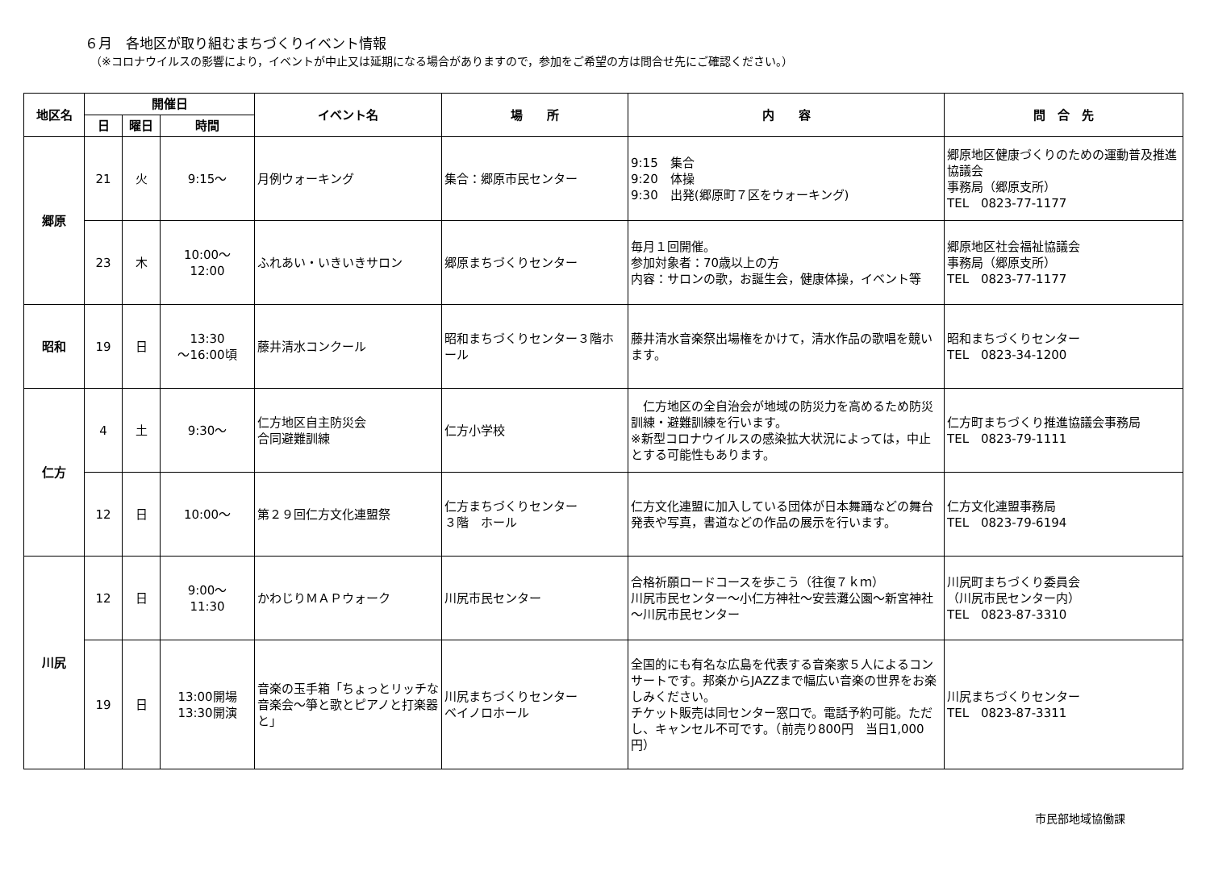６月　各地区が取り組むまちづくりイベント情報
（※コロナウイルスの影響により，イベントが中止又は延期になる場合がありますので，参加をご希望の方は問合せ先にご確認ください。）
| 地区名 | 開催日 | | | イベント名 | 場 所 | 内 容 | 問 合 先 |
| --- | --- | --- | --- | --- | --- | --- | --- |
| | 日 | 曜日 | 時間 | | | | |
| 郷原 | 21 | 火 | 9:15～ | 月例ウォーキング | 集合：郷原市民センター | 9:15 集合 9:20 体操 9:30 出発(郷原町７区をウォーキング) | 郷原地区健康づくりのための運動普及推進協議会 事務局（郷原支所） TEL 0823-77-1177 |
| | 23 | 木 | 10:00～ 12:00 | ふれあい・いきいきサロン | 郷原まちづくりセンター | 毎月１回開催。 参加対象者：70歳以上の方 内容：サロンの歌，お誕生会，健康体操，イベント等 | 郷原地区社会福祉協議会 事務局（郷原支所） TEL 0823-77-1177 |
| 昭和 | 19 | 日 | 13:30 ～16:00頃 | 藤井清水コンクール | 昭和まちづくりセンター３階ホール | 藤井清水音楽祭出場権をかけて，清水作品の歌唱を競います。 | 昭和まちづくりセンター TEL 0823-34-1200 |
| 仁方 | 4 | 土 | 9:30～ | 仁方地区自主防災会 合同避難訓練 | 仁方小学校 | 仁方地区の全自治会が地域の防災力を高めるため防災訓練・避難訓練を行います。 ※新型コロナウイルスの感染拡大状況によっては，中止とする可能性もあります。 | 仁方町まちづくり推進協議会事務局 TEL 0823-79-1111 |
| | 12 | 日 | 10:00～ | 第２９回仁方文化連盟祭 | 仁方まちづくりセンター ３階 ホール | 仁方文化連盟に加入している団体が日本舞踊などの舞台発表や写真，書道などの作品の展示を行います。 | 仁方文化連盟事務局 TEL 0823-79-6194 |
| 川尻 | 12 | 日 | 9:00～ 11:30 | かわじりＭＡＰウォーク | 川尻市民センター | 合格祈願ロードコースを歩こう（往復７ｋｍ） 川尻市民センター～小仁方神社～安芸灘公園～新宮神社～川尻市民センター | 川尻町まちづくり委員会 （川尻市民センター内） TEL 0823-87-3310 |
| | 19 | 日 | 13:00開場 13:30開演 | 音楽の玉手箱「ちょっとリッチな音楽会～箏と歌とピアノと打楽器と」 | 川尻まちづくりセンター ベイノロホール | 全国的にも有名な広島を代表する音楽家５人によるコンサートです。邦楽からJAZZまで幅広い音楽の世界をお楽しみください。 チケット販売は同センター窓口で。電話予約可能。ただし、キャンセル不可です。（前売り800円 当日1,000円） | 川尻まちづくりセンター TEL 0823-87-3311 |
市民部地域協働課